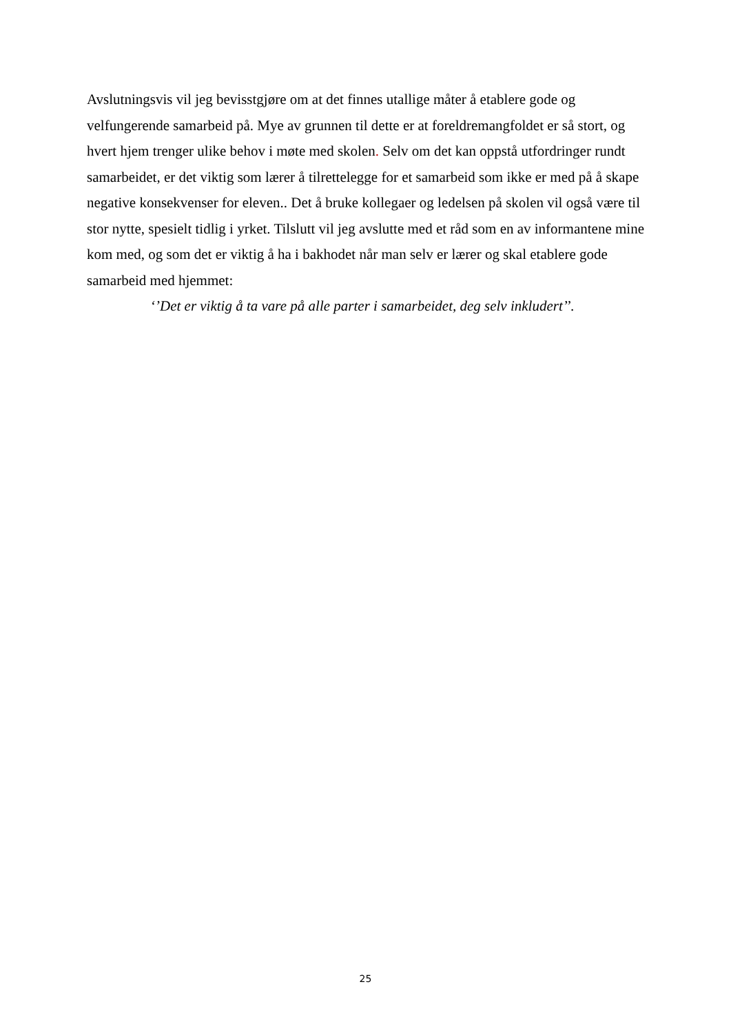Avslutningsvis vil jeg bevisstgjøre om at det finnes utallige måter å etablere gode og velfungerende samarbeid på. Mye av grunnen til dette er at foreldremangfoldet er så stort, og hvert hjem trenger ulike behov i møte med skolen. Selv om det kan oppstå utfordringer rundt samarbeidet, er det viktig som lærer å tilrettelegge for et samarbeid som ikke er med på å skape negative konsekvenser for eleven.. Det å bruke kollegaer og ledelsen på skolen vil også være til stor nytte, spesielt tidlig i yrket. Tilslutt vil jeg avslutte med et råd som en av informantene mine kom med, og som det er viktig å ha i bakhodet når man selv er lærer og skal etablere gode samarbeid med hjemmet:
‘’Det er viktig å ta vare på alle parter i samarbeidet, deg selv inkludert’’.
25